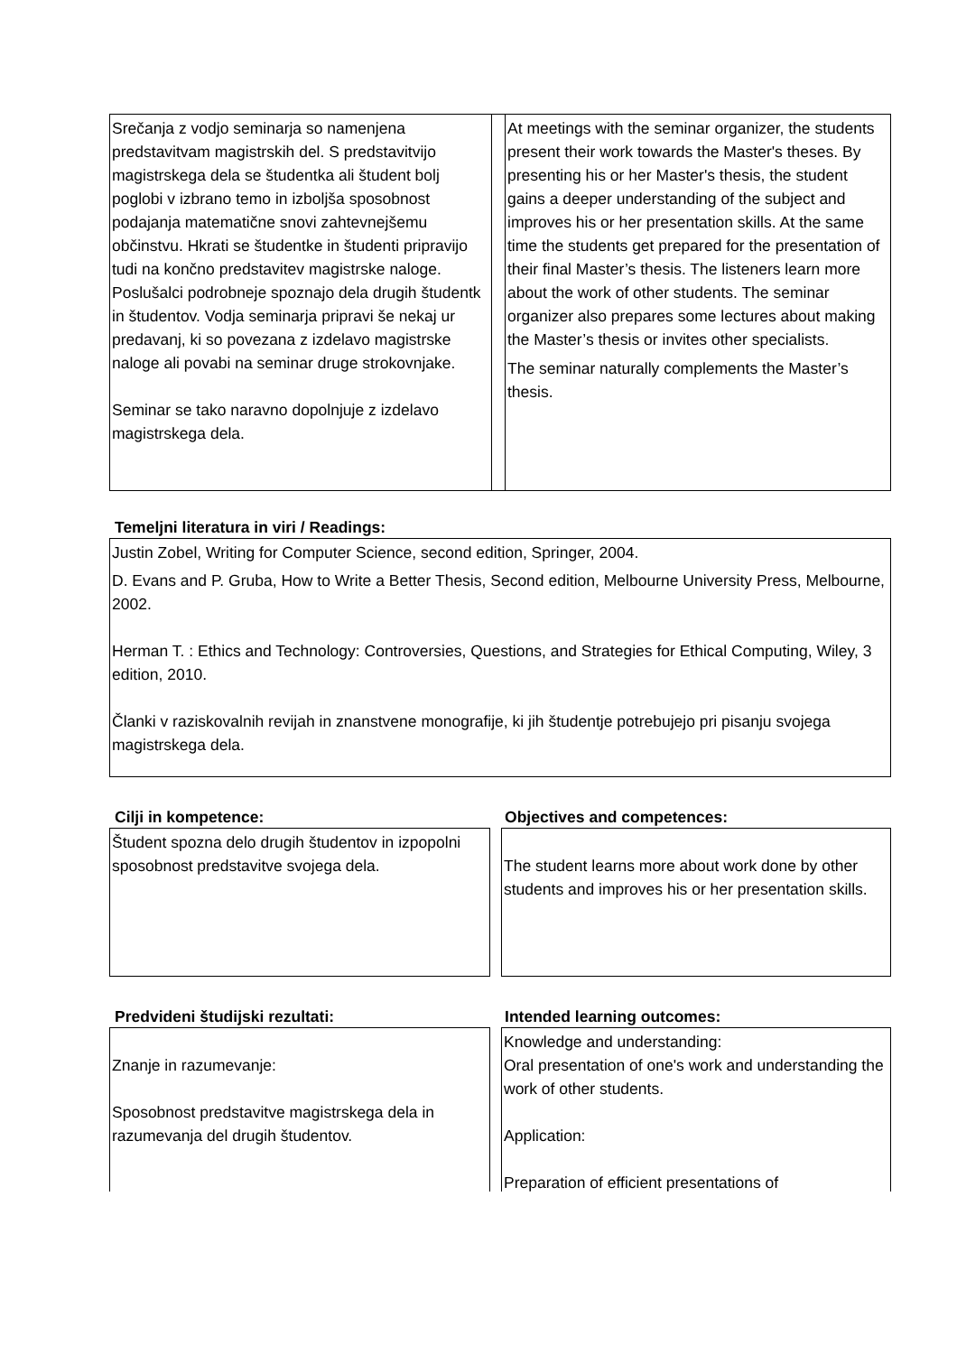| Srečanja z vodjo seminarja so namenjena predstavitvam magistrskih del. S predstavitvijo magistrskega dela se študentka ali študent bolj poglobi v izbrano temo in izboljša sposobnost podajanja matematične snovi zahtevnejšemu občinstvu. Hkrati se študentke in študenti pripravijo tudi na končno predstavitev magistrske naloge. Poslušalci podrobneje spoznajo dela drugih študentk in študentov. Vodja seminarja pripravi še nekaj ur predavanj, ki so povezana z izdelavo magistrske naloge ali povabi na seminar druge strokovnjake. Seminar se tako naravno dopolnjuje z izdelavo magistrskega dela. | | At meetings with the seminar organizer, the students present their work towards the Master's theses. By presenting his or her Master's thesis, the student gains a deeper understanding of the subject and improves his or her presentation skills. At the same time the students get prepared for the presentation of their final Master’s thesis. The listeners learn more about the work of other students. The seminar organizer also prepares some lectures about making the Master’s thesis or invites other specialists. The seminar naturally complements the Master’s thesis. |
Temeljni literatura in viri / Readings:
Justin Zobel, Writing for Computer Science, second edition, Springer, 2004.
D. Evans and P. Gruba, How to Write a Better Thesis, Second edition, Melbourne University Press, Melbourne, 2002.
Herman T. : Ethics and Technology: Controversies, Questions, and Strategies for Ethical Computing, Wiley, 3 edition, 2010.
Članki v raziskovalnih revijah in znanstvene monografije, ki jih študentje potrebujejo pri pisanju svojega magistrskega dela.
Cilji in kompetence: Objectives and competences:
Študent spozna delo drugih študentov in izpopolni sposobnost predstavitve svojega dela.
The student learns more about work done by other students and improves his or her presentation skills.
Predvideni študijski rezultati: Intended learning outcomes:
Znanje in razumevanje:
Sposobnost predstavitve magistrskega dela in razumevanja del drugih študentov.
Knowledge and understanding:
Oral presentation of one's work and understanding the work of other students.
Application:
Preparation of efficient presentations of